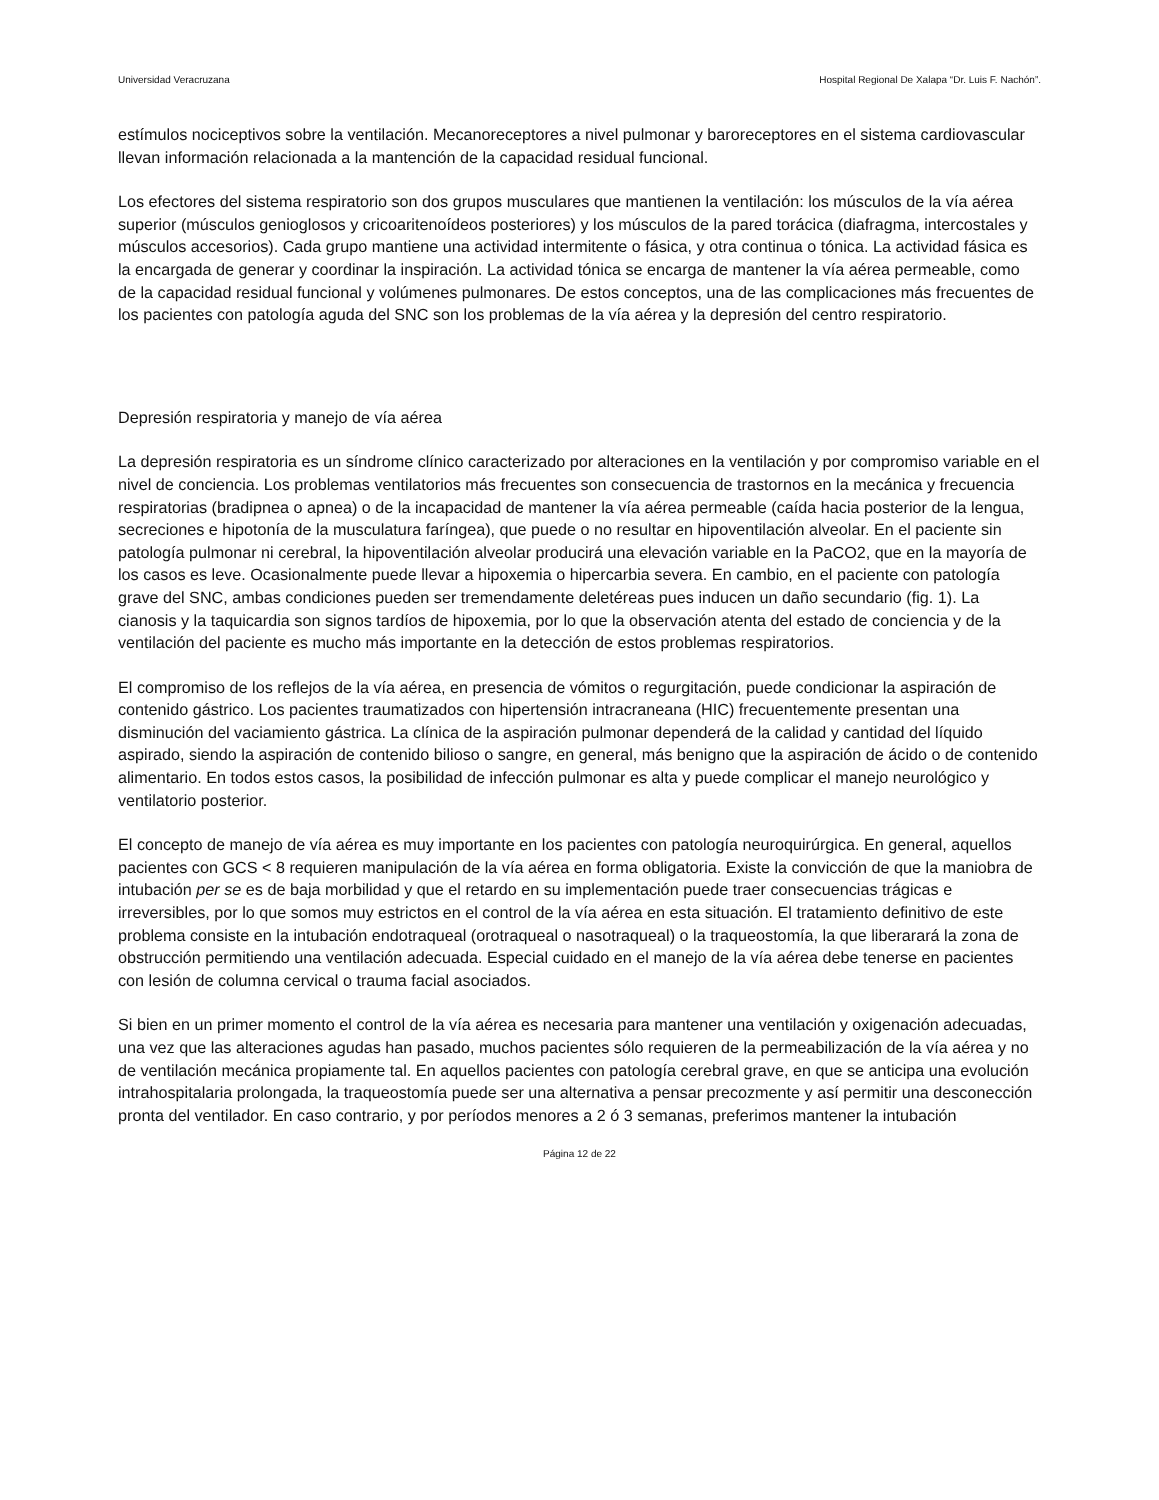Universidad Veracruzana Hospital Regional De Xalapa “Dr. Luis F. Nachón”.
estímulos nociceptivos sobre la ventilación. Mecanoreceptores a nivel pulmonar y baroreceptores en el sistema cardiovascular llevan información relacionada a la mantención de la capacidad residual funcional.
Los efectores del sistema respiratorio son dos grupos musculares que mantienen la ventilación: los músculos de la vía aérea superior (músculos genioglosos y cricoaritenoídeos posteriores) y los músculos de la pared torácica (diafragma, intercostales y músculos accesorios). Cada grupo mantiene una actividad intermitente o fásica, y otra continua o tónica. La actividad fásica es la encargada de generar y coordinar la inspiración. La actividad tónica se encarga de mantener la vía aérea permeable, como de la capacidad residual funcional y volúmenes pulmonares. De estos conceptos, una de las complicaciones más frecuentes de los pacientes con patología aguda del SNC son los problemas de la vía aérea y la depresión del centro respiratorio.
Depresión respiratoria y manejo de vía aérea
La depresión respiratoria es un síndrome clínico caracterizado por alteraciones en la ventilación y por compromiso variable en el nivel de conciencia. Los problemas ventilatorios más frecuentes son consecuencia de trastornos en la mecánica y frecuencia respiratorias (bradipnea o apnea) o de la incapacidad de mantener la vía aérea permeable (caída hacia posterior de la lengua, secreciones e hipotonía de la musculatura faríngea), que puede o no resultar en hipoventilación alveolar. En el paciente sin patología pulmonar ni cerebral, la hipoventilación alveolar producirá una elevación variable en la PaCO2, que en la mayoría de los casos es leve. Ocasionalmente puede llevar a hipoxemia o hipercarbia severa. En cambio, en el paciente con patología grave del SNC, ambas condiciones pueden ser tremendamente deletéreas pues inducen un daño secundario (fig. 1). La cianosis y la taquicardia son signos tardíos de hipoxemia, por lo que la observación atenta del estado de conciencia y de la ventilación del paciente es mucho más importante en la detección de estos problemas respiratorios.
El compromiso de los reflejos de la vía aérea, en presencia de vómitos o regurgitación, puede condicionar la aspiración de contenido gástrico. Los pacientes traumatizados con hipertensión intracraneana (HIC) frecuentemente presentan una disminución del vaciamiento gástrica. La clínica de la aspiración pulmonar dependerá de la calidad y cantidad del líquido aspirado, siendo la aspiración de contenido bilioso o sangre, en general, más benigno que la aspiración de ácido o de contenido alimentario. En todos estos casos, la posibilidad de infección pulmonar es alta y puede complicar el manejo neurológico y ventilatorio posterior.
El concepto de manejo de vía aérea es muy importante en los pacientes con patología neuroquirúrgica. En general, aquellos pacientes con GCS < 8 requieren manipulación de la vía aérea en forma obligatoria. Existe la convicción de que la maniobra de intubación per se es de baja morbilidad y que el retardo en su implementación puede traer consecuencias trágicas e irreversibles, por lo que somos muy estrictos en el control de la vía aérea en esta situación. El tratamiento definitivo de este problema consiste en la intubación endotraqueal (orotraqueal o nasotraqueal) o la traqueostomía, la que liberarará la zona de obstrucción permitiendo una ventilación adecuada. Especial cuidado en el manejo de la vía aérea debe tenerse en pacientes con lesión de columna cervical o trauma facial asociados.
Si bien en un primer momento el control de la vía aérea es necesaria para mantener una ventilación y oxigenación adecuadas, una vez que las alteraciones agudas han pasado, muchos pacientes sólo requieren de la permeabilización de la vía aérea y no de ventilación mecánica propiamente tal. En aquellos pacientes con patología cerebral grave, en que se anticipa una evolución intrahospitalaria prolongada, la traqueostomía puede ser una alternativa a pensar precozmente y así permitir una desconección pronta del ventilador. En caso contrario, y por períodos menores a 2 ó 3 semanas, preferimos mantener la intubación
Página 12 de 22